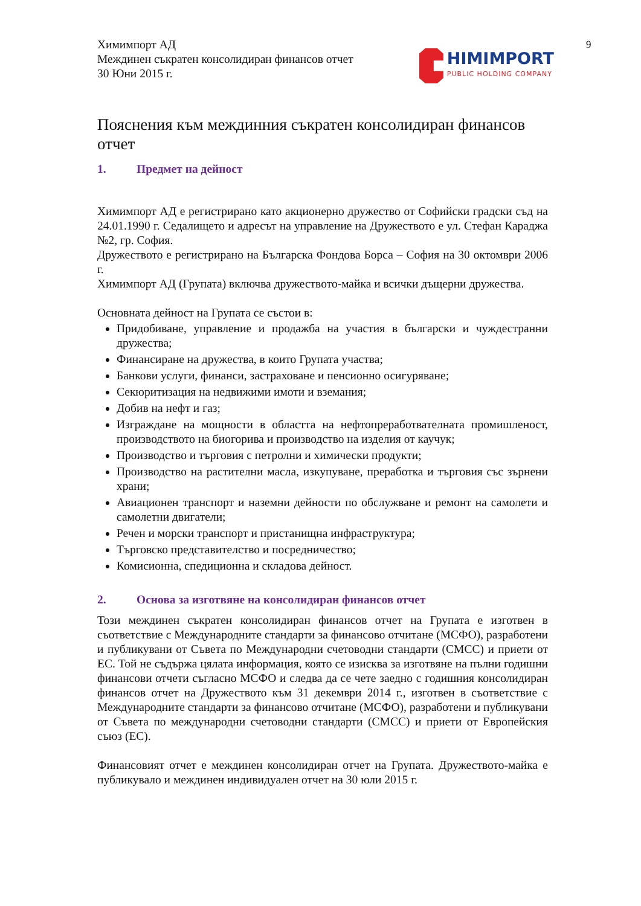9
Химимпорт АД
Междинен съкратен консолидиран финансов отчет
30 Юни 2015 г.
HIMIMPORT
PUBLIC HOLDING COMPANY
Пояснения към междинния съкратен консолидиран финансов отчет
1. Предмет на дейност
Химимпорт АД е регистрирано като акционерно дружество от Софийски градски съд на 24.01.1990 г. Седалището и адресът на управление на Дружеството е ул. Стефан Караджа №2, гр. София.
Дружеството е регистрирано на Българска Фондова Борса – София на 30 октомври 2006 г.
Химимпорт АД (Групата) включва дружеството-майка и всички дъщерни дружества.
Основната дейност на Групата се състои в:
Придобиване, управление и продажба на участия в български и чуждестранни дружества;
Финансиране на дружества, в които Групата участва;
Банкови услуги, финанси, застраховане и пенсионно осигуряване;
Секюритизация на недвижими имоти и вземания;
Добив на нефт и газ;
Изграждане на мощности в областта на нефтопреработвателната промишленост, производството на биогорива и производство на изделия от каучук;
Производство и търговия с петролни и химически продукти;
Производство на растителни масла, изкупуване, преработка и търговия със зърнени храни;
Авиационен транспорт и наземни дейности по обслужване и ремонт на самолети и самолетни двигатели;
Речен и морски транспорт и пристанищна инфраструктура;
Търговско представителство и посредничество;
Комисионна, спедиционна и складова дейност.
2. Основа за изготвяне на консолидиран финансов отчет
Този междинен съкратен консолидиран финансов отчет на Групата е изготвен в съответствие с Международните стандарти за финансово отчитане (МСФО), разработени и публикувани от Съвета по Международни счетоводни стандарти (СМСС) и приети от ЕС. Той не съдържа цялата информация, която се изисква за изготвяне на пълни годишни финансови отчети съгласно МСФО и следва да се чете заедно с годишния консолидиран финансов отчет на Дружеството към 31 декември 2014 г., изготвен в съответствие с Международните стандарти за финансово отчитане (МСФО), разработени и публикувани от Съвета по международни счетоводни стандарти (СМСС) и приети от Европейския съюз (ЕС).
Финансовият отчет е междинен консолидиран отчет на Групата. Дружеството-майка е публикувало и междинен индивидуален отчет на 30 юли 2015 г.